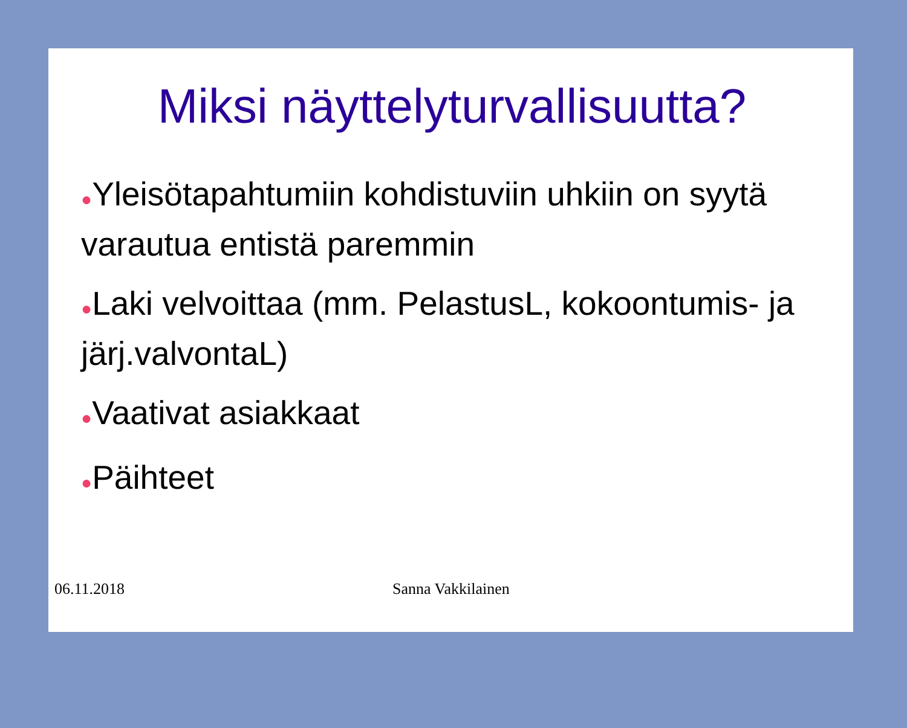Miksi näyttelyturvallisuutta?
●Yleisötapahtumiin kohdistuviin uhkiin on syytä varautua entistä paremmin
●Laki velvoittaa (mm. PelastusL, kokoontumis- ja järj.valvontaL)
●Vaativat asiakkaat
●Päihteet
06.11.2018 Sanna Vakkilainen